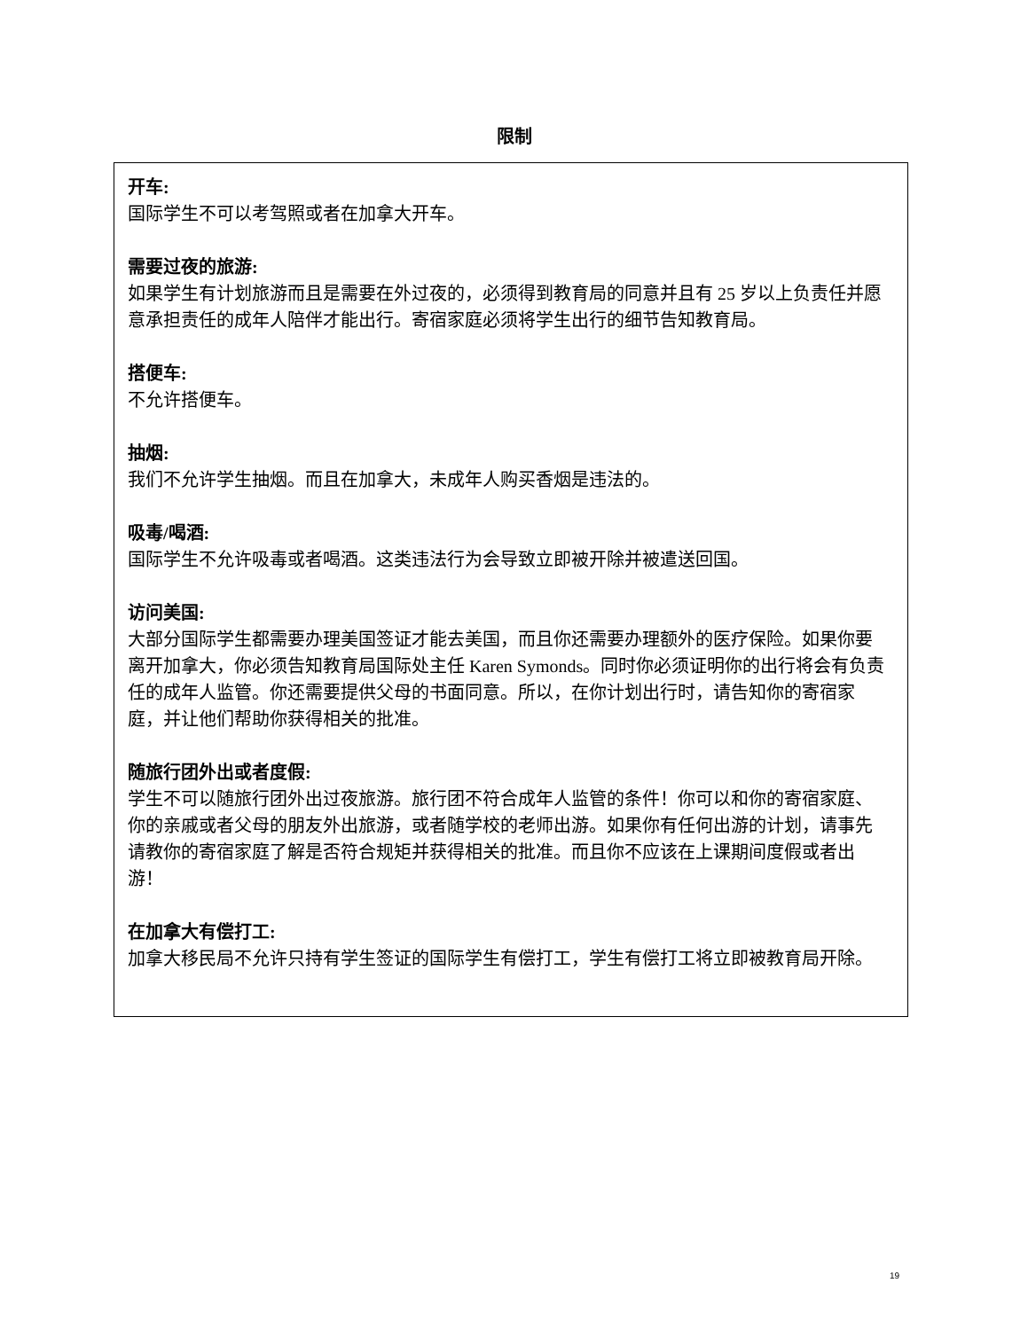限制
开车:
国际学生不可以考驾照或者在加拿大开车。
需要过夜的旅游:
如果学生有计划旅游而且是需要在外过夜的，必须得到教育局的同意并且有 25 岁以上负责任并愿意承担责任的成年人陪伴才能出行。寄宿家庭必须将学生出行的细节告知教育局。
搭便车:
不允许搭便车。
抽烟:
我们不允许学生抽烟。而且在加拿大，未成年人购买香烟是违法的。
吸毒/喝酒:
国际学生不允许吸毒或者喝酒。这类违法行为会导致立即被开除并被遣送回国。
访问美国:
大部分国际学生都需要办理美国签证才能去美国，而且你还需要办理额外的医疗保险。如果你要离开加拿大，你必须告知教育局国际处主任 Karen Symonds。同时你必须证明你的出行将会有负责任的成年人监管。你还需要提供父母的书面同意。所以，在你计划出行时，请告知你的寄宿家庭，并让他们帮助你获得相关的批准。
随旅行团外出或者度假:
学生不可以随旅行团外出过夜旅游。旅行团不符合成年人监管的条件！你可以和你的寄宿家庭、你的亲戚或者父母的朋友外出旅游，或者随学校的老师出游。如果你有任何出游的计划，请事先请教你的寄宿家庭了解是否符合规矩并获得相关的批准。而且你不应该在上课期间度假或者出游！
在加拿大有偿打工:
加拿大移民局不允许只持有学生签证的国际学生有偿打工，学生有偿打工将立即被教育局开除。
19